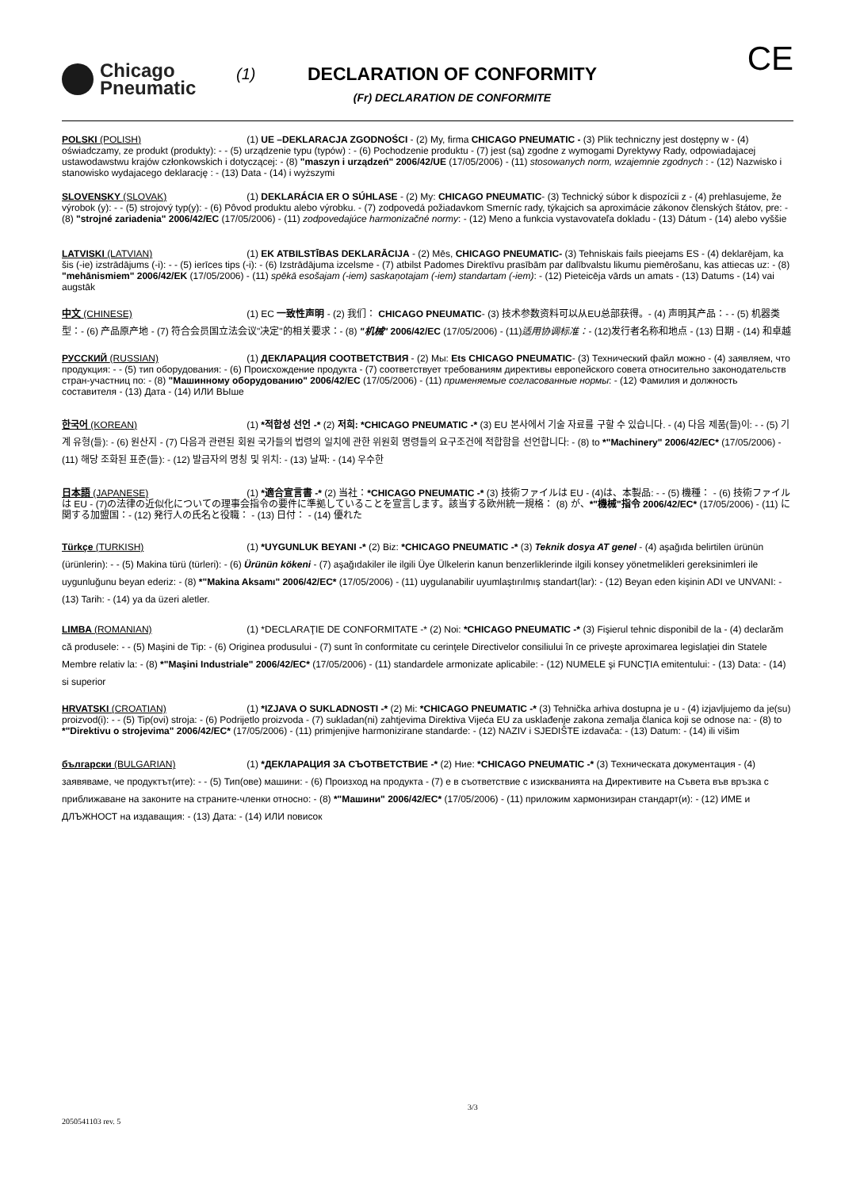Chicago
Pneumatic
(1)
DECLARATION OF CONFORMITY
(Fr) DECLARATION DE CONFORMITE
CE
POLSKI (POLISH) (1) UE –DEKLARACJA ZGODNOŚCI - (2) My, firma CHICAGO PNEUMATIC - (3) Plik techniczny jest dostępny w - (4) oświadczamy, ze produkt (produkty): - - (5) urządzenie typu (typów) : - (6) Pochodzenie produktu - (7) jest (są) zgodne z wymogami Dyrektywy Rady, odpowiadajacej ustawodawstwu krajów członkowskich i dotyczącej: - (8) "maszyn i urządzeń" 2006/42/UE (17/05/2006) - (11) stosowanych norm, wzajemnie zgodnych : - (12) Nazwisko i stanowisko wydajacego deklarację : - (13) Data - (14) i wyższymi
SLOVENSKY (SLOVAK) (1) DEKLARÁCIA ER O SÚHLASE - (2) My: CHICAGO PNEUMATIC- (3) Technický súbor k dispozícii z - (4) prehlasujeme, že výrobok (y): - - (5) strojový typ(y): - (6) Pôvod produktu alebo výrobku. - (7) zodpovedá požiadavkom Smerníc rady, týkajcich sa aproximácie zákonov členských štátov, pre: - (8) "strojné zariadenia" 2006/42/EC (17/05/2006) - (11) zodpovedajúce harmonizačné normy: - (12) Meno a funkcia vystavovateľa dokladu - (13) Dátum - (14) alebo vyššie
LATVISKI (LATVIAN) (1) EK ATBILSTĪBAS DEKLARĀCIJA - (2) Mēs, CHICAGO PNEUMATIC- (3) Tehniskais fails pieejams ES - (4) deklarējam, ka šis (-ie) izstrādājums (-i): - - (5) ierīces tips (-i): - (6) Izstrādājuma izcelsme - (7) atbilst Padomes Direktīvu prasībām par dalībvalstu likumu piemērošanu, kas attiecas uz: - (8) "mehānismiem" 2006/42/EK (17/05/2006) - (11) spēkā esošajam (-iem) saskaņotajam (-iem) standartam (-iem): - (12) Pieteicēja vārds un amats - (13) Datums - (14) vai augstāk
中文 (CHINESE) (1) EC 一致性声明 - (2) 我们： CHICAGO PNEUMATIC- (3) 技术参数资料可以从EU总部获得。- (4) 声明其产品：- - (5) 机器类型：- (6) 产品原产地 - (7) 符合会员国立法会议"决定"的相关要求：- (8) "机械" 2006/42/EC (17/05/2006) - (11)适用协调标准：- (12)发行者名称和地点 - (13) 日期 - (14) 和卓越
РУССКИЙ (RUSSIAN) (1) ДЕКЛАРАЦИЯ СООТВЕТСТВИЯ - (2) Мы: Ets CHICAGO PNEUMATIC- (3) Технический файл можно - (4) заявляем, что продукция: - - (5) тип оборудования: - (6) Происхождение продукта - (7) соответствует требованиям директивы европейского совета относительно законодательств стран-участниц по: - (8) "Машинному оборудованию" 2006/42/EC (17/05/2006) - (11) применяемые согласованные нормы: - (12) Фамилия и должность составителя - (13) Дата - (14) ИЛИ ВЫше
한국어 (KOREAN) (1) *적합성 선언 -* (2) 저희: *CHICAGO PNEUMATIC -* (3) EU 본사에서 기술 자료를 구할 수 있습니다. - (4) 다음 제품(들)이: - - (5) 기계 유형(들): - (6) 원산지 - (7) 다음과 관련된 회원 국가들의 법령의 일치에 관한 위원회 명령들의 요구조건에 적합함을 선언합니다: - (8) to *"Machinery" 2006/42/EC* (17/05/2006) - (11) 해당 조화된 표준(들): - (12) 발급자의 명칭 및 위치: - (13) 날짜: - (14) 우수한
日本語 (JAPANESE) (1) *適合宣言書 -* (2) 当社：*CHICAGO PNEUMATIC -* (3) 技術ファイルは EU - (4)は、本製品: - - (5) 機種： - (6) 技術ファイルは EU - (7)の法律の近似化についての理事会指令の要件に準拠していることを宣言します。該当する欧州統一規格： (8) が、*"機械"指令 2006/42/EC* (17/05/2006) - (11) に関する加盟国：- (12) 発行人の氏名と役職： - (13) 日付： - (14) 優れた
Türkçe (TURKISH) (1) *UYGUNLUK BEYANI -* (2) Biz: *CHICAGO PNEUMATIC -* (3) Teknik dosya AT genel - (4) aşağıda belirtilen ürünün (ürünlerin): - - (5) Makina türü (türleri): - (6) Ürünün kökeni - (7) aşağıdakiler ile ilgili Üye Ülkelerin kanun benzerliklerinde ilgili konsey yönetmelikleri gereksinimleri ile uygunluğunu beyan ederiz: - (8) *"Makina Aksamı" 2006/42/EC* (17/05/2006) - (11) uygulanabilir uyumlaştırılmış standart(lar): - (12) Beyan eden kişinin ADI ve UNVANI: - (13) Tarih: - (14) ya da üzeri aletler.
LIMBA (ROMANIAN) (1) *DECLARAŢIE DE CONFORMITATE -* (2) Noi: *CHICAGO PNEUMATIC -* (3) Fişierul tehnic disponibil de la - (4) declarăm că produsele: - - (5) Maşini de Tip: - (6) Originea produsului - (7) sunt în conformitate cu cerinţele Directivelor consiliului în ce priveşte aproximarea legislaţiei din Statele Membre relativ la: - (8) *"Maşini Industriale" 2006/42/EC* (17/05/2006) - (11) standardele armonizate aplicabile: - (12) NUMELE şi FUNCŢIA emitentului: - (13) Data: - (14) si superior
HRVATSKI (CROATIAN) (1) *IZJAVA O SUKLADNOSTI -* (2) Mi: *CHICAGO PNEUMATIC -* (3) Tehnička arhiva dostupna je u - (4) izjavljujemo da je(su) proizvod(i): - - (5) Tip(ovi) stroja: - (6) Podrijetlo proizvoda - (7) sukladan(ni) zahtjevima Direktiva Vijeća EU za usklađenje zakona zemalja članica koji se odnose na: - (8) to *"Direktivu o strojevima" 2006/42/EC* (17/05/2006) - (11) primjenjive harmonizirane standarde: - (12) NAZIV i SJEDIŠTE izdavača: - (13) Datum: - (14) ili višim
български (BULGARIAN) (1) *ДЕКЛАРАЦИЯ ЗА СЪОТВЕТСТВИЕ -* (2) Ние: *CHICAGO PNEUMATIC -* (3) Техническата документация - (4) заявяваме, че продуктът(ите): - - (5) Тип(ове) машини: - (6) Произход на продукта - (7) е в съответствие с изискванията на Директивите на Съвета във връзка с приближаване на законите на страните-членки относно: - (8) *"Машини" 2006/42/EC* (17/05/2006) - (11) приложим хармонизиран стандарт(и): - (12) ИМЕ и ДЛЪЖНОСТ на издаващия: - (13) Дата: - (14) ИЛИ повисок
3/3
2050541103 rev. 5